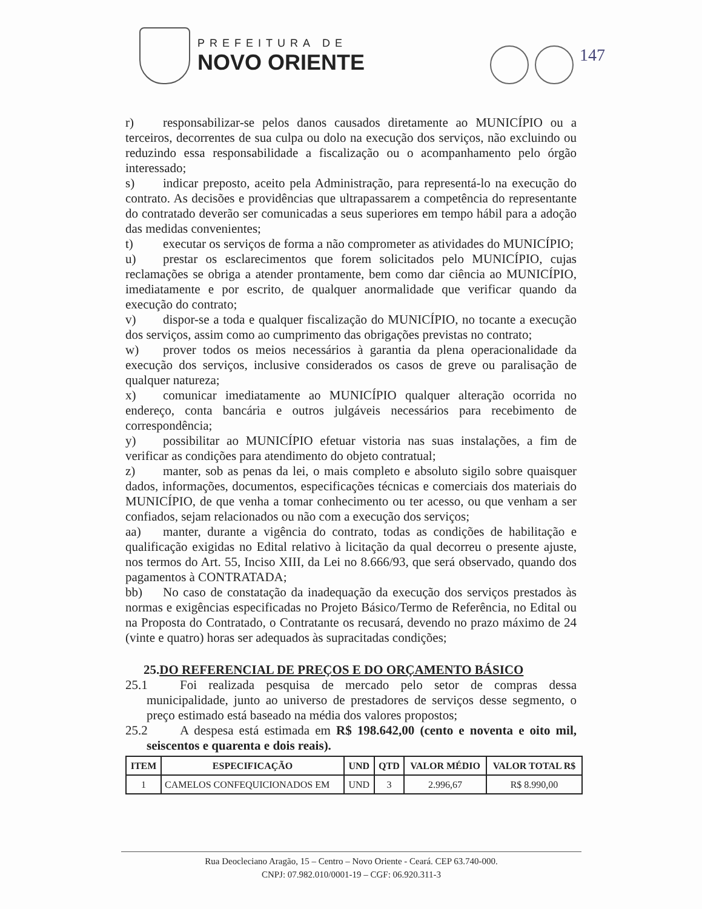PREFEITURA DE
NOVO ORIENTE
147
r) responsabilizar-se pelos danos causados diretamente ao MUNICÍPIO ou a terceiros, decorrentes de sua culpa ou dolo na execução dos serviços, não excluindo ou reduzindo essa responsabilidade a fiscalização ou o acompanhamento pelo órgão interessado;
s) indicar preposto, aceito pela Administração, para representá-lo na execução do contrato. As decisões e providências que ultrapassarem a competência do representante do contratado deverão ser comunicadas a seus superiores em tempo hábil para a adoção das medidas convenientes;
t) executar os serviços de forma a não comprometer as atividades do MUNICÍPIO;
u) prestar os esclarecimentos que forem solicitados pelo MUNICÍPIO, cujas reclamações se obriga a atender prontamente, bem como dar ciência ao MUNICÍPIO, imediatamente e por escrito, de qualquer anormalidade que verificar quando da execução do contrato;
v) dispor-se a toda e qualquer fiscalização do MUNICÍPIO, no tocante a execução dos serviços, assim como ao cumprimento das obrigações previstas no contrato;
w) prover todos os meios necessários à garantia da plena operacionalidade da execução dos serviços, inclusive considerados os casos de greve ou paralisação de qualquer natureza;
x) comunicar imediatamente ao MUNICÍPIO qualquer alteração ocorrida no endereço, conta bancária e outros julgáveis necessários para recebimento de correspondência;
y) possibilitar ao MUNICÍPIO efetuar vistoria nas suas instalações, a fim de verificar as condições para atendimento do objeto contratual;
z) manter, sob as penas da lei, o mais completo e absoluto sigilo sobre quaisquer dados, informações, documentos, especificações técnicas e comerciais dos materiais do MUNICÍPIO, de que venha a tomar conhecimento ou ter acesso, ou que venham a ser confiados, sejam relacionados ou não com a execução dos serviços;
aa) manter, durante a vigência do contrato, todas as condições de habilitação e qualificação exigidas no Edital relativo à licitação da qual decorreu o presente ajuste, nos termos do Art. 55, Inciso XIII, da Lei no 8.666/93, que será observado, quando dos pagamentos à CONTRATADA;
bb) No caso de constatação da inadequação da execução dos serviços prestados às normas e exigências especificadas no Projeto Básico/Termo de Referência, no Edital ou na Proposta do Contratado, o Contratante os recusará, devendo no prazo máximo de 24 (vinte e quatro) horas ser adequados às supracitadas condições;
25.DO REFERENCIAL DE PREÇOS E DO ORÇAMENTO BÁSICO
25.1 Foi realizada pesquisa de mercado pelo setor de compras dessa municipalidade, junto ao universo de prestadores de serviços desse segmento, o preço estimado está baseado na média dos valores propostos;
25.2 A despesa está estimada em R$ 198.642,00 (cento e noventa e oito mil, seiscentos e quarenta e dois reais).
| ITEM | ESPECIFICAÇÃO | UND | QTD | VALOR MÉDIO | VALOR TOTAL R$ |
| --- | --- | --- | --- | --- | --- |
| 1 | CAMELOS CONFEQUICIONADOS EM | UND | 3 | 2.996,67 | R$ 8.990,00 |
Rua Deocleciano Aragão, 15 – Centro – Novo Oriente - Ceará. CEP 63.740-000.
CNPJ: 07.982.010/0001-19 – CGF: 06.920.311-3